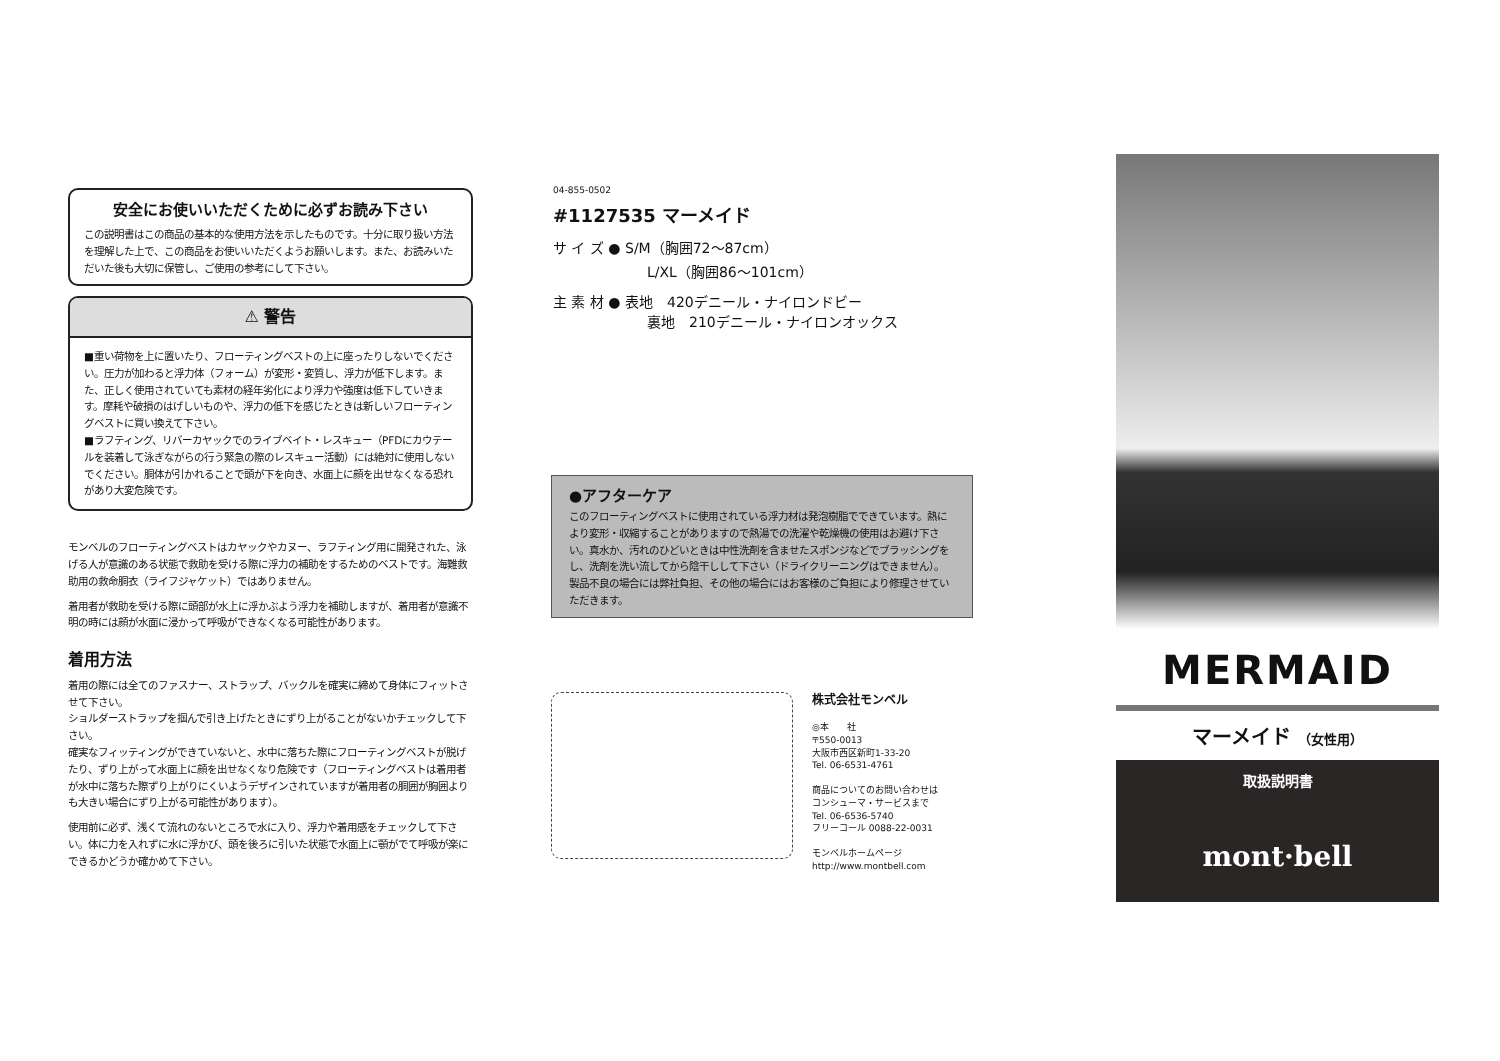安全にお使いいただくために必ずお読み下さい
この説明書はこの商品の基本的な使用方法を示したものです。十分に取り扱い方法を理解した上で、この商品をお使いいただくようお願いします。また、お読みいただいた後も大切に保管し、ご使用の参考にして下さい。
⚠ 警告
■重い荷物を上に置いたり、フローティングベストの上に座ったりしないでください。圧力が加わると浮力体（フォーム）が変形・変質し、浮力が低下します。また、正しく使用されていても素材の経年劣化により浮力や強度は低下していきます。摩耗や破損のはげしいものや、浮力の低下を感じたときは新しいフローティングベストに買い換えて下さい。
■ラフティング、リバーカヤックでのライブベイト・レスキュー（PFDにカウテールを装着して泳ぎながらの行う緊急の際のレスキュー活動）には絶対に使用しないでください。胴体が引かれることで頭が下を向き、水面上に顔を出せなくなる恐れがあり大変危険です。
モンベルのフローティングベストはカヤックやカヌー、ラフティング用に開発された、泳げる人が意識のある状態で救助を受ける際に浮力の補助をするためのベストです。海難救助用の救命胴衣（ライフジャケット）ではありません。
着用者が救助を受ける際に頭部が水上に浮かぶよう浮力を補助しますが、着用者が意識不明の時には顔が水面に浸かって呼吸ができなくなる可能性があります。
着用方法
着用の際には全てのファスナー、ストラップ、バックルを確実に締めて身体にフィットさせて下さい。
ショルダーストラップを掴んで引き上げたときにずり上がることがないかチェックして下さい。
確実なフィッティングができていないと、水中に落ちた際にフローティングベストが脱げたり、ずり上がって水面上に顔を出せなくなり危険です（フローティングベストは着用者が水中に落ちた際ずり上がりにくいようデザインされていますが着用者の胴囲が胸囲よりも大きい場合にずり上がる可能性があります）。
使用前に必ず、浅くて流れのないところで水に入り、浮力や着用感をチェックして下さい。体に力を入れずに水に浮かび、頭を後ろに引いた状態で水面上に顎がでて呼吸が楽にできるかどうか確かめて下さい。
04-855-0502
#1127535 マーメイド
サ イ ズ ● S/M（胸囲72〜87cm）
L/XL（胸囲86〜101cm）
主 素 材 ● 表地　420デニール・ナイロンドビー
裏地　210デニール・ナイロンオックス
●アフターケア
このフローティングベストに使用されている浮力材は発泡樹脂でできています。熱により変形・収縮することがありますので熱湯での洗濯や乾燥機の使用はお避け下さい。真水か、汚れのひどいときは中性洗剤を含ませたスポンジなどでブラッシングをし、洗剤を洗い流してから陰干しして下さい（ドライクリーニングはできません）。
製品不良の場合には弊社負担、その他の場合にはお客様のご負担により修理させていただきます。
株式会社モンベル
◎本　　社
〒550-0013
大阪市西区新町1-33-20
Tel. 06-6531-4761
商品についてのお問い合わせは
コンシューマ・サービスまで
Tel. 06-6536-5740
フリーコール 0088-22-0031
モンベルホームページ
http://www.montbell.com
MERMAID
マーメイド （女性用）
取扱説明書
mont·bell